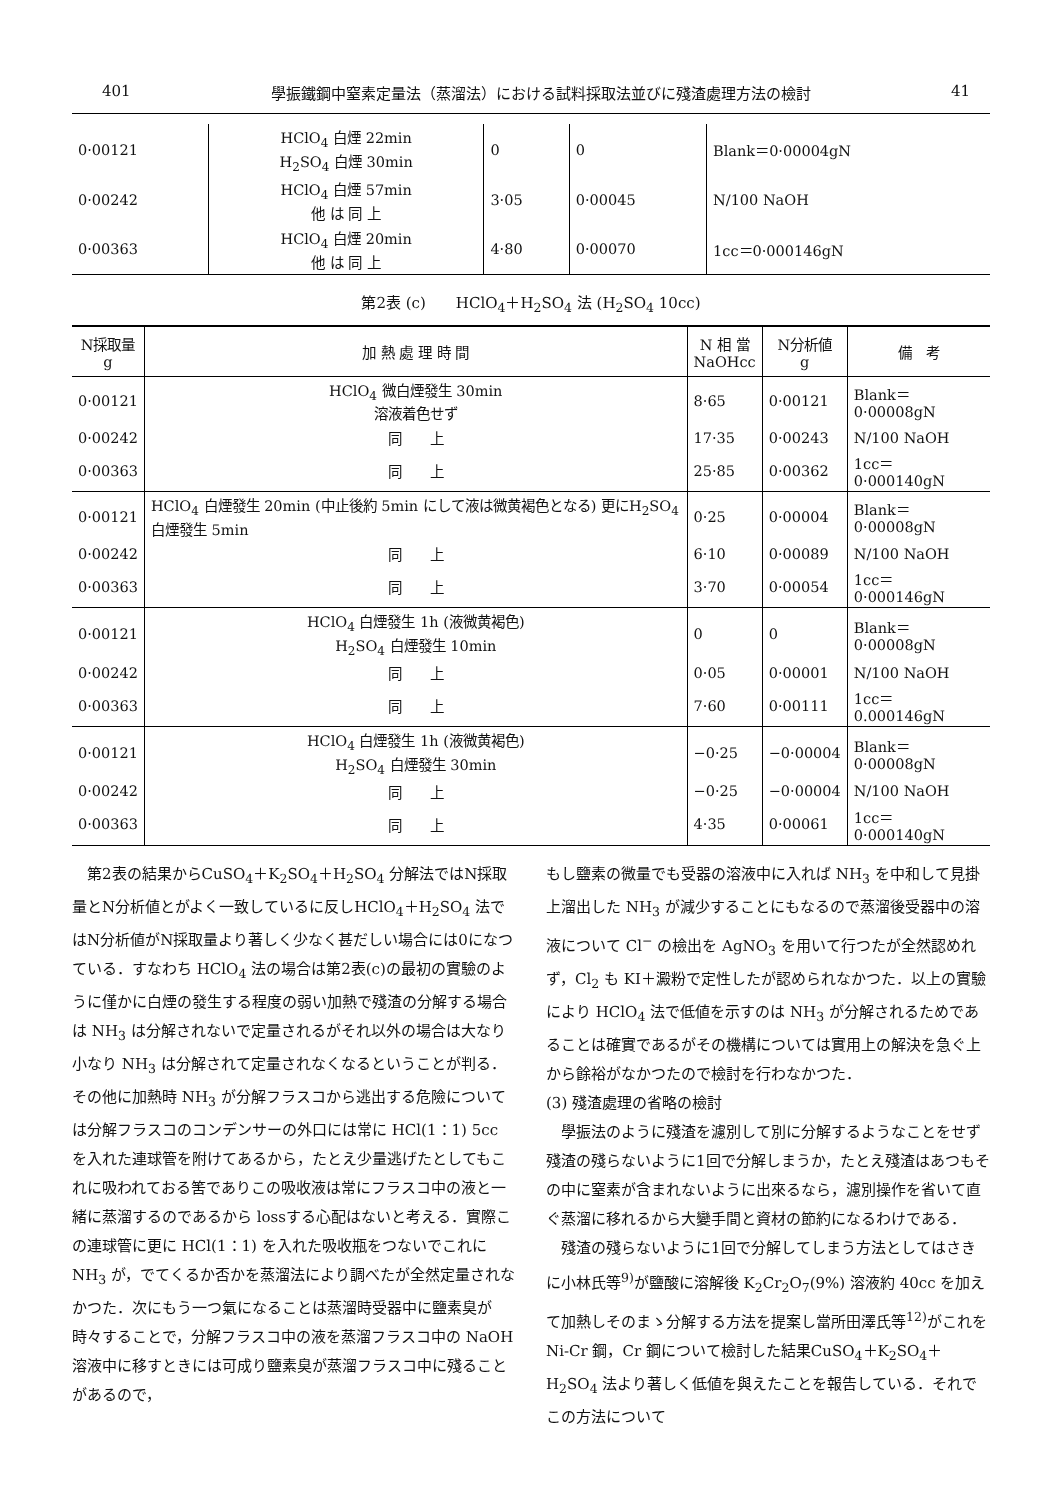401 學振鐵鋼中窒素定量法（蒸溜法）における試料採取法並びに殘渣處理方法の檢討 41
| 0·00121 | HClO<sub>4</sub> 白煙 22min H<sub>2</sub>SO<sub>4</sub> 白煙 30min | 0 | 0 | Blank＝0·00004gN |
| 0·00242 | HClO<sub>4</sub> 白煙 57min 他 は 同 上 | 3·05 | 0·00045 | N/100 NaOH |
| 0·00363 | HClO<sub>4</sub> 白煙 20min 他 は 同 上 | 4·80 | 0·00070 | 1cc＝0·000146gN |
第2表 (c)　　HClO<sub>4</sub>＋H<sub>2</sub>SO<sub>4</sub> 法 (H<sub>2</sub>SO<sub>4</sub> 10cc)
| N採取量 g | 加 熱 處 理 時 間 | N 相 當 NaOHcc | N分析値 g | 備 考 |
| --- | --- | --- | --- | --- |
| 0·00121 | HClO<sub>4</sub> 微白煙發生 30min 溶液着色せず | 8·65 | 0·00121 | Blank＝0·00008gN |
| 0·00242 | 同 上 | 17·35 | 0·00243 | N/100 NaOH |
| 0·00363 | 同 上 | 25·85 | 0·00362 | 1cc＝0·000140gN |
| 0·00121 | HClO<sub>4</sub> 白煙發生 20min (中止後約 5min にして液は微黄褐色となる) 更にH<sub>2</sub>SO<sub>4</sub>白煙發生 5min | 0·25 | 0·00004 | Blank＝0·00008gN |
| 0·00242 | 同 上 | 6·10 | 0·00089 | N/100 NaOH |
| 0·00363 | 同 上 | 3·70 | 0·00054 | 1cc＝0·000146gN |
| 0·00121 | HClO<sub>4</sub> 白煙發生 1h (液微黄褐色) H<sub>2</sub>SO<sub>4</sub> 白煙發生 10min | 0 | 0 | Blank＝0·00008gN |
| 0·00242 | 同 上 | 0·05 | 0·00001 | N/100 NaOH |
| 0·00363 | 同 上 | 7·60 | 0·00111 | 1cc＝0.000146gN |
| 0·00121 | HClO<sub>4</sub> 白煙發生 1h (液微黄褐色) H<sub>2</sub>SO<sub>4</sub> 白煙發生 30min | −0·25 | −0·00004 | Blank＝0·00008gN |
| 0·00242 | 同 上 | −0·25 | −0·00004 | N/100 NaOH |
| 0·00363 | 同 上 | 4·35 | 0·00061 | 1cc＝0·000140gN |
　第2表の結果からCuSO<sub>4</sub>＋K<sub>2</sub>SO<sub>4</sub>＋H<sub>2</sub>SO<sub>4</sub> 分解法ではN採取量とN分析値とがよく一致しているに反しHClO<sub>4</sub>＋H<sub>2</sub>SO<sub>4</sub> 法ではN分析値がN採取量より著しく少なく甚だしい場合には0になつている．すなわち HClO<sub>4</sub> 法の場合は第2表(c)の最初の實驗のように僅かに白煙の發生する程度の弱い加熱で殘渣の分解する場合は NH<sub>3</sub> は分解されないで定量されるがそれ以外の場合は大なり小なり NH<sub>3</sub> は分解されて定量されなくなるということが判る．その他に加熱時 NH<sub>3</sub> が分解フラスコから逃出する危險については分解フラスコのコンデンサーの外口には常に HCl(1：1) 5cc を入れた連球管を附けてあるから，たとえ少量逃げたとしてもこれに吸われておる筈でありこの吸收液は常にフラスコ中の液と一緒に蒸溜するのであるから lossする心配はないと考える．實際この連球管に更に HCl(1：1) を入れた吸收瓶をつないでこれに NH<sub>3</sub> が，でてくるか否かを蒸溜法により調べたが全然定量されなかつた．次にもう一つ氣になることは蒸溜時受器中に鹽素臭が時々することで，分解フラスコ中の液を蒸溜フラスコ中の NaOH 溶液中に移すときには可成り鹽素臭が蒸溜フラスコ中に殘ることがあるので，
もし鹽素の微量でも受器の溶液中に入れば NH<sub>3</sub> を中和して見掛上溜出した NH<sub>3</sub> が減少することにもなるので蒸溜後受器中の溶液について Cl<sup>−</sup> の檢出を AgNO<sub>3</sub> を用いて行つたが全然認めれず，Cl<sub>2</sub> も KI＋澱粉で定性したが認められなかつた．以上の實驗により HClO<sub>4</sub> 法で低値を示すのは NH<sub>3</sub> が分解されるためであることは確實であるがその機構については實用上の解決を急ぐ上から餘裕がなかつたので檢討を行わなかつた．
(3) 殘渣處理の省略の檢討
　學振法のように殘渣を濾別して別に分解するようなことをせず殘渣の殘らないように1回で分解しまうか，たとえ殘渣はあつもその中に窒素が含まれないように出來るなら，濾別操作を省いて直ぐ蒸溜に移れるから大變手間と資材の節約になるわけである．
　殘渣の殘らないように1回で分解してしまう方法としてはさきに小林氏等<sup>9)</sup>が鹽酸に溶解後 K<sub>2</sub>Cr<sub>2</sub>O<sub>7</sub>(9%) 溶液約 40cc を加えて加熱しそのまゝ分解する方法を提案し當所田澤氏等<sup>12)</sup>がこれを Ni-Cr 鋼，Cr 鋼について檢討した結果CuSO<sub>4</sub>＋K<sub>2</sub>SO<sub>4</sub>＋H<sub>2</sub>SO<sub>4</sub> 法より著しく低値を與えたことを報告している．それでこの方法について